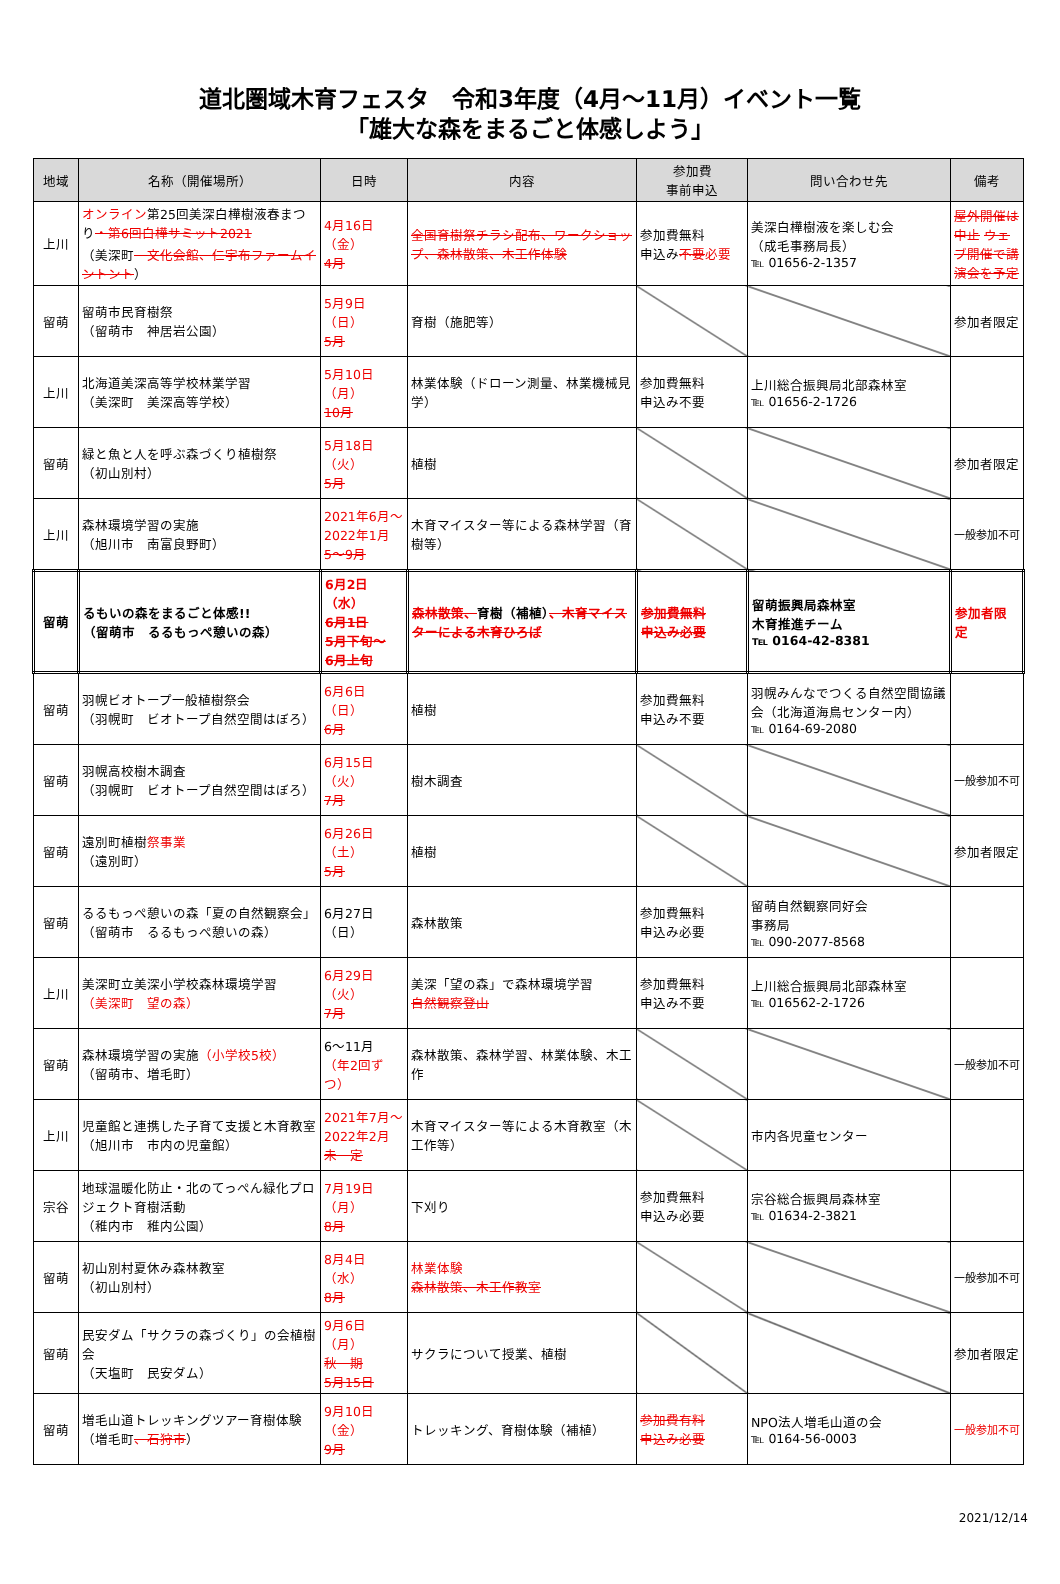道北圏域木育フェスタ　令和3年度（4月～11月）イベント一覧
「雄大な森をまるごと体感しよう」
| 地域 | 名称（開催場所） | 日時 | 内容 | 参加費 事前申込 | 問い合わせ先 | 備考 |
| --- | --- | --- | --- | --- | --- | --- |
| 上川 | オンライン 第25回美深白樺樹液春まつり ・第6回白樺サミット2021 （美深町 文化会館、仁宇布ファームイントント ） | 4月16日（金） 4月 | 全国育樹祭チラシ配布、ワークショップ、森林散策、木工作体験 | 参加費無料 申込み 不要 必要 | 美深白樺樹液を楽しむ会 （成毛事務局長） ℡ 01656-2-1357 | 屋外開催は中止 ウェブ開催で講演会を予定 |
| 留萌 | 留萌市民育樹祭 （留萌市 神居岩公園） | 5月9日（日） 5月 | 育樹（施肥等） | | | 参加者限定 |
| 上川 | 北海道美深高等学校林業学習 （美深町 美深高等学校） | 5月10日（月） 10月 | 林業体験（ドローン測量、林業機械見学） | 参加費無料 申込み不要 | 上川総合振興局北部森林室 ℡ 01656-2-1726 | |
| 留萌 | 緑と魚と人を呼ぶ森づくり植樹祭 （初山別村） | 5月18日（火） 5月 | 植樹 | | | 参加者限定 |
| 上川 | 森林環境学習の実施 （旭川市 南富良野町） | 2021年6月～ 2022年1月 5～9月 | 木育マイスター等による森林学習（育樹等） | | | 一般参加不可 |
| 留萌 | るもいの森をまるごと体感!! （留萌市 るるもっぺ憩いの森） | 6月2日（水） 6月1日 5月下旬～ 6月上旬 | 森林散策、 育樹（補植） 、木育マイスターによる木育ひろば | 参加費無料 申込み必要 | 留萌振興局森林室 木育推進チーム ℡ 0164-42-8381 | 参加者限定 |
| 留萌 | 羽幌ビオトープ一般植樹祭会 （羽幌町 ビオトープ自然空間はぼろ） | 6月6日（日） 6月 | 植樹 | 参加費無料 申込み不要 | 羽幌みんなでつくる自然空間協議会（北海道海鳥センター内） ℡ 0164-69-2080 | |
| 留萌 | 羽幌高校樹木調査 （羽幌町 ビオトープ自然空間はぼろ） | 6月15日（火） 7月 | 樹木調査 | | | 一般参加不可 |
| 留萌 | 遠別町植樹 祭事業 （遠別町） | 6月26日（土） 5月 | 植樹 | | | 参加者限定 |
| 留萌 | るるもっぺ憩いの森「夏の自然観察会」 （留萌市 るるもっぺ憩いの森） | 6月27日（日） | 森林散策 | 参加費無料 申込み必要 | 留萌自然観察同好会 事務局 ℡ 090-2077-8568 | |
| 上川 | 美深町立美深小学校森林環境学習 （美深町 望の森） | 6月29日（火） 7月 | 美深「望の森」で森林環境学習 自然観察登山 | 参加費無料 申込み不要 | 上川総合振興局北部森林室 ℡ 016562-2-1726 | |
| 留萌 | 森林環境学習の実施 （小学校5校） （留萌市、増毛町） | 6～11月 （年2回ずつ） | 森林散策、森林学習、林業体験、木工作 | | | 一般参加不可 |
| 上川 | 児童館と連携した子育て支援と木育教室 （旭川市 市内の児童館） | 2021年7月～ 2022年2月 未 定 | 木育マイスター等による木育教室（木工作等） | | 市内各児童センター | |
| 宗谷 | 地球温暖化防止・北のてっぺん緑化プロジェクト育樹活動 （稚内市 稚内公園） | 7月19日（月） 8月 | 下刈り | 参加費無料 申込み必要 | 宗谷総合振興局森林室 ℡ 01634-2-3821 | |
| 留萌 | 初山別村夏休み森林教室 （初山別村） | 8月4日（水） 8月 | 林業体験 森林散策、木工作教室 | | | 一般参加不可 |
| 留萌 | 民安ダム「サクラの森づくり」の会植樹会 （天塩町 民安ダム） | 9月6日（月） 秋 期 5月15日 | サクラについて授業、植樹 | | | 参加者限定 |
| 留萌 | 増毛山道トレッキングツアー育樹体験 （増毛町 、石狩市 ） | 9月10日（金） 9月 | トレッキング、育樹体験（補植） | 参加費有料 申込み必要 | NPO法人増毛山道の会 ℡ 0164-56-0003 | 一般参加不可 |
2021/12/14